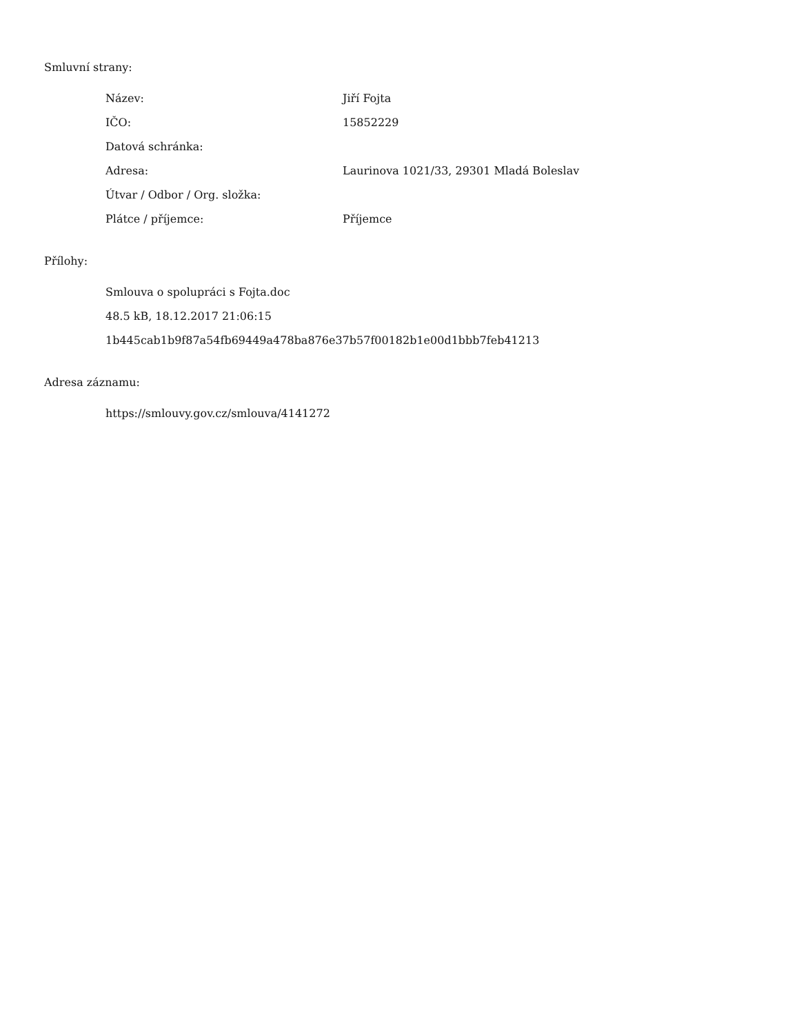Smluvní strany:
| Název: | Jiří Fojta |
| IČO: | 15852229 |
| Datová schránka: | |
| Adresa: | Laurinova 1021/33, 29301 Mladá Boleslav |
| Útvar / Odbor / Org. složka: | |
| Plátce / příjemce: | Příjemce |
Přílohy:
Smlouva o spolupráci s Fojta.doc
48.5 kB, 18.12.2017 21:06:15
1b445cab1b9f87a54fb69449a478ba876e37b57f00182b1e00d1bbb7feb41213
Adresa záznamu:
https://smlouvy.gov.cz/smlouva/4141272